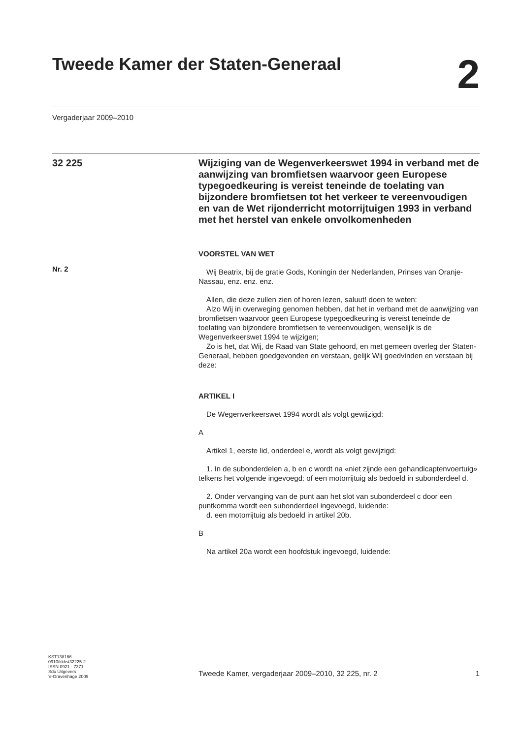Tweede Kamer der Staten-Generaal
2
Vergaderjaar 2009–2010
32 225
Nr. 2
Wijziging van de Wegenverkeerswet 1994 in verband met de aanwijzing van bromfietsen waarvoor geen Europese typegoedkeuring is vereist teneinde de toelating van bijzondere bromfietsen tot het verkeer te vereenvoudigen en van de Wet rijonderricht motorrijtuigen 1993 in verband met het herstel van enkele onvolkomenheden
VOORSTEL VAN WET
Wij Beatrix, bij de gratie Gods, Koningin der Nederlanden, Prinses van Oranje-Nassau, enz. enz. enz.
Allen, die deze zullen zien of horen lezen, saluut! doen te weten:
Alzo Wij in overweging genomen hebben, dat het in verband met de aanwijzing van bromfietsen waarvoor geen Europese typegoedkeuring is vereist teneinde de toelating van bijzondere bromfietsen te vereenvoudigen, wenselijk is de Wegenverkeerswet 1994 te wijzigen;
Zo is het, dat Wij, de Raad van State gehoord, en met gemeen overleg der Staten-Generaal, hebben goedgevonden en verstaan, gelijk Wij goedvinden en verstaan bij deze:
ARTIKEL I
De Wegenverkeerswet 1994 wordt als volgt gewijzigd:
A
Artikel 1, eerste lid, onderdeel e, wordt als volgt gewijzigd:
1. In de subonderdelen a, b en c wordt na «niet zijnde een gehandicaptenvoertuig» telkens het volgende ingevoegd: of een motorrijtuig als bedoeld in subonderdeel d.
2. Onder vervanging van de punt aan het slot van subonderdeel c door een puntkomma wordt een subonderdeel ingevoegd, luidende:
d. een motorrijtuig als bedoeld in artikel 20b.
B
Na artikel 20a wordt een hoofdstuk ingevoegd, luidende:
KST138166
0910tkkkst32225-2
ISSN 0921 - 7371
Sdu Uitgevers
’s-Gravenhage 2009
Tweede Kamer, vergaderjaar 2009–2010, 32 225, nr. 2 1